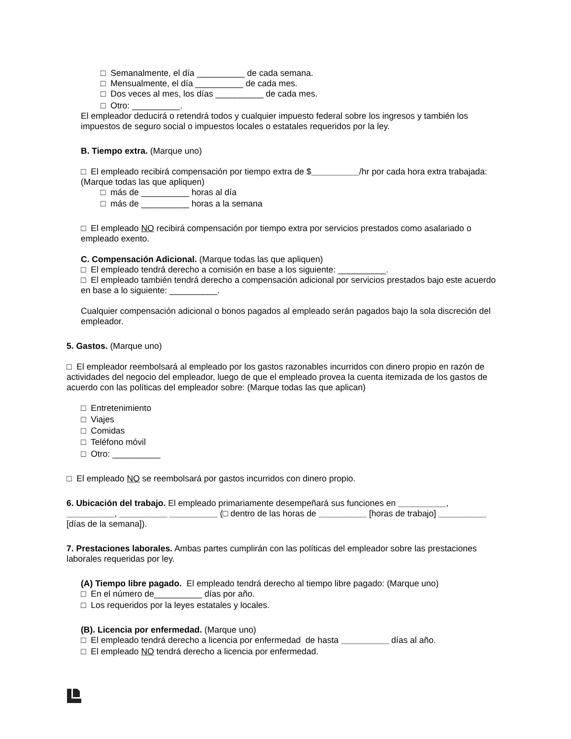□ Semanalmente, el día __________ de cada semana.
□ Mensualmente, el día __________ de cada mes.
□ Dos veces al mes, los días __________ de cada mes.
□ Otro: __________.
El empleador deducirá o retendrá todos y cualquier impuesto federal sobre los ingresos y también los impuestos de seguro social o impuestos locales o estatales requeridos por la ley.
B. Tiempo extra. (Marque uno)
□ El empleado recibirá compensación por tiempo extra de $__________/hr por cada hora extra trabajada: (Marque todas las que apliquen)
□ más de __________ horas al día
□ más de __________ horas a la semana
□ El empleado NO recibirá compensación por tiempo extra por servicios prestados como asalariado o empleado exento.
C. Compensación Adicional. (Marque todas las que apliquen)
□ El empleado tendrá derecho a comisión en base a los siguiente: __________.
□ El empleado también tendrá derecho a compensación adicional por servicios prestados bajo este acuerdo en base a lo siguiente: __________.
Cualquier compensación adicional o bonos pagados al empleado serán pagados bajo la sola discreción del empleador.
5. Gastos. (Marque uno)
□ El empleador reembolsará al empleado por los gastos razonables incurridos con dinero propio en razón de actividades del negocio del empleador, luego de que el empleado provea la cuenta itemizada de los gastos de acuerdo con las políticas del empleador sobre: (Marque todas las que aplican)
□ Entretenimiento
□ Viajes
□ Comidas
□ Teléfono móvil
□ Otro: __________
□ El empleado NO se reembolsará por gastos incurridos con dinero propio.
6. Ubicación del trabajo. El empleado primariamente desempeñará sus funciones en __________, __________, __________ __________ (□ dentro de las horas de __________ [horas de trabajo] __________ [días de la semana]).
7. Prestaciones laborales. Ambas partes cumplirán con las políticas del empleador sobre las prestaciones laborales requeridas por ley.
(A) Tiempo libre pagado. El empleado tendrá derecho al tiempo libre pagado: (Marque uno)
□ En el número de__________ días por año.
□ Los requeridos por la leyes estatales y locales.
(B). Licencia por enfermedad. (Marque uno)
□ El empleado tendrá derecho a licencia por enfermedad de hasta __________ días al año.
□ El empleado NO tendrá derecho a licencia por enfermedad.